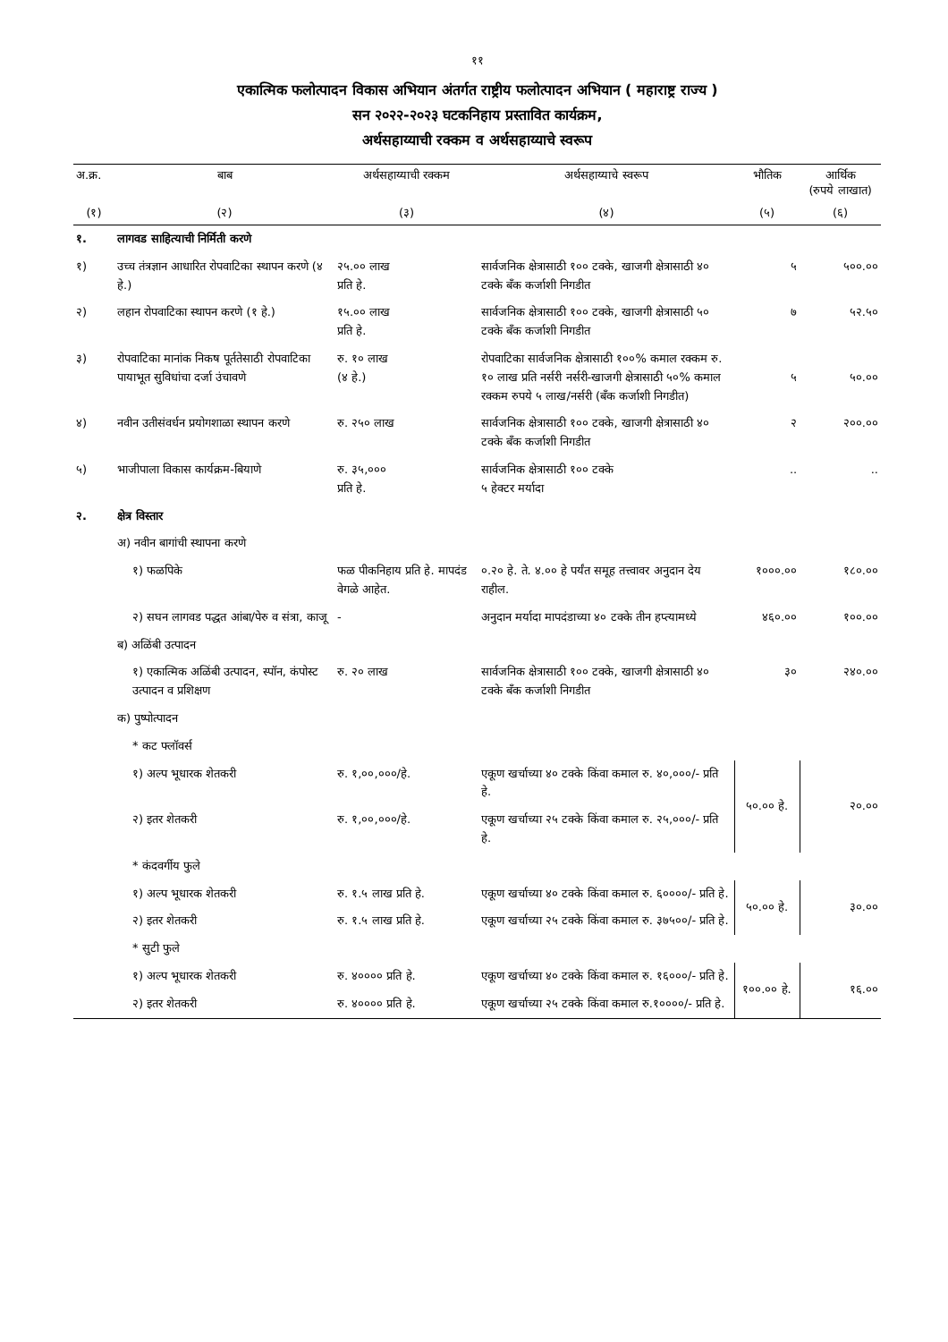११
एकात्मिक फलोत्पादन विकास अभियान अंतर्गत राष्ट्रीय फलोत्पादन अभियान ( महाराष्ट्र राज्य )
सन २०२२-२०२३ घटकनिहाय प्रस्तावित कार्यक्रम,
अर्थसहाय्याची रक्कम व अर्थसहाय्याचे स्वरूप
| अ.क्र. | बाब | अर्थसहाय्याची रक्कम | अर्थसहाय्याचे स्वरूप | भौतिक | आर्थिक (रुपये लाखात) |
| --- | --- | --- | --- | --- | --- |
| (१) | (२) | (३) | (४) | (५) | (६) |
| १. | लागवड साहित्याची निर्मिती करणे | | | | |
| १) | उच्च तंत्रज्ञान आधारित रोपवाटिका स्थापन करणे (४ हे.) | २५.०० लाख प्रति हे. | सार्वजनिक क्षेत्रासाठी १०० टक्के, खाजगी क्षेत्रासाठी ४० टक्के बँक कर्जाशी निगडीत | ५ | ५००.०० |
| २) | लहान रोपवाटिका स्थापन करणे (१ हे.) | १५.०० लाख प्रति हे. | सार्वजनिक क्षेत्रासाठी १०० टक्के, खाजगी क्षेत्रासाठी ५० टक्के बँक कर्जाशी निगडीत | ७ | ५२.५० |
| ३) | रोपवाटिका मानांक निकष पूर्ततेसाठी रोपवाटिका पायाभूत सुविधांचा दर्जा उंचावणे | रु. १० लाख (४ हे.) | रोपवाटिका सार्वजनिक क्षेत्रासाठी १००% कमाल रक्कम रु. १० लाख प्रति नर्सरी नर्सरी-खाजगी क्षेत्रासाठी ५०% कमाल रक्कम रुपये ५ लाख/नर्सरी (बँक कर्जाशी निगडीत) | ५ | ५०.०० |
| ४) | नवीन उतीसंवर्धन प्रयोगशाळा स्थापन करणे | रु. २५० लाख | सार्वजनिक क्षेत्रासाठी १०० टक्के, खाजगी क्षेत्रासाठी ४० टक्के बँक कर्जाशी निगडीत | २ | २००.०० |
| ५) | भाजीपाला विकास कार्यक्रम-बियाणे | रु. ३५,००० प्रति हे. | सार्वजनिक क्षेत्रासाठी १०० टक्के ५ हेक्टर मर्यादा | .. | .. |
| २. | क्षेत्र विस्तार | | | | |
| | अ) नवीन बागांची स्थापना करणे | | | | |
| | १) फळपिके | फळ पीकनिहाय प्रति हे. मापदंड वेगळे आहेत. | ०.२० हे. ते. ४.०० हे पर्यंत समूह तत्त्वावर अनुदान देय राहील. | १०००.०० | १८०.०० |
| | २) सघन लागवड पद्धत आंबा/पेरु व संत्रा, काजू | - | अनुदान मर्यादा मापदंडाच्या ४० टक्के तीन हप्त्यामध्ये | ४६०.०० | १००.०० |
| | ब) अळिंबी उत्पादन | | | | |
| | १) एकात्मिक अळिंबी उत्पादन, स्पॉन, कंपोस्ट उत्पादन व प्रशिक्षण | रु. २० लाख | सार्वजनिक क्षेत्रासाठी १०० टक्के, खाजगी क्षेत्रासाठी ४० टक्के बँक कर्जाशी निगडीत | ३० | २४०.०० |
| | क) पुष्पोत्पादन | | | | |
| | * कट फ्लॉवर्स | | | | |
| | १) अल्प भूधारक शेतकरी | रु. १,००,०००/हे. | एकूण खर्चाच्या ४० टक्के किंवा कमाल रु. ४०,०००/- प्रति हे. | ५०.०० हे. | २०.०० |
| | २) इतर शेतकरी | रु. १,००,०००/हे. | एकूण खर्चाच्या २५ टक्के किंवा कमाल रु. २५,०००/- प्रति हे. | | |
| | * कंदवर्गीय फुले | | | | |
| | १) अल्प भूधारक शेतकरी | रु. १.५ लाख प्रति हे. | एकूण खर्चाच्या ४० टक्के किंवा कमाल रु. ६००००/- प्रति हे. | ५०.०० हे. | ३०.०० |
| | २) इतर शेतकरी | रु. १.५ लाख प्रति हे. | एकूण खर्चाच्या २५ टक्के किंवा कमाल रु. ३७५००/- प्रति हे. | | |
| | * सुटी फुले | | | | |
| | १) अल्प भूधारक शेतकरी | रु. ४०००० प्रति हे. | एकूण खर्चाच्या ४० टक्के किंवा कमाल रु. १६०००/- प्रति हे. | १००.०० हे. | १६.०० |
| | २) इतर शेतकरी | रु. ४०००० प्रति हे. | एकूण खर्चाच्या २५ टक्के किंवा कमाल रु.१००००/- प्रति हे. | | |